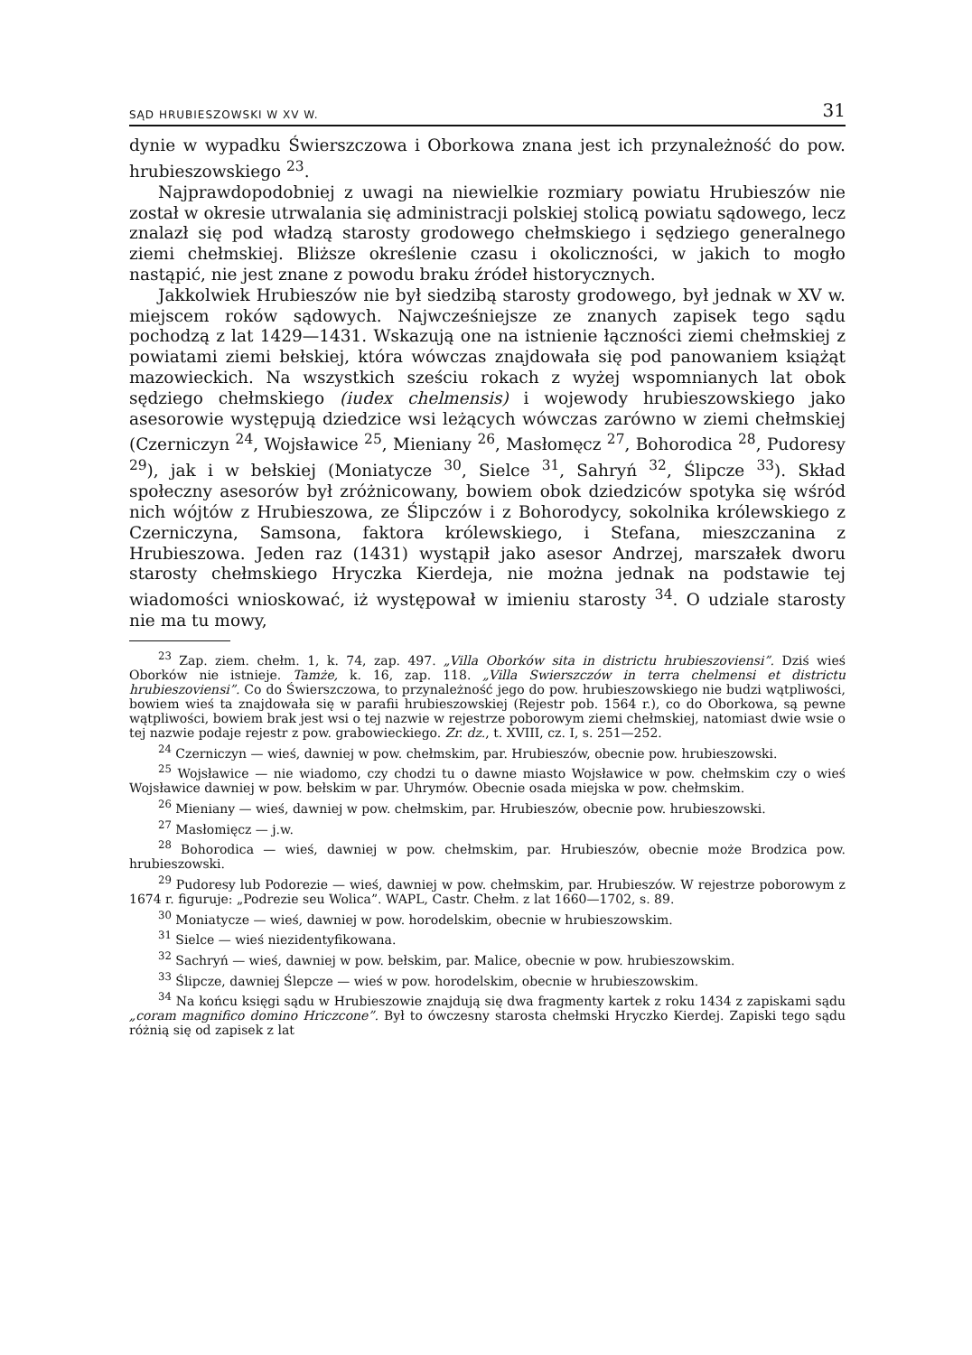SĄD HRUBIESZOWSKI W XV W. 31
dynie w wypadku Świerszczowa i Oborkowa znana jest ich przynależność do pow. hrubieszowskiego <sup>23</sup>.
Najprawdopodobniej z uwagi na niewielkie rozmiary powiatu Hrubieszów nie został w okresie utrwalania się administracji polskiej stolicą powiatu sądowego, lecz znalazł się pod władzą starosty grodowego chełmskiego i sędziego generalnego ziemi chełmskiej. Bliższe określenie czasu i okoliczności, w jakich to mogło nastąpić, nie jest znane z powodu braku źródeł historycznych.
Jakkolwiek Hrubieszów nie był siedzibą starosty grodowego, był jednak w XV w. miejscem roków sądowych. Najwcześniejsze ze znanych zapisek tego sądu pochodzą z lat 1429—1431. Wskazują one na istnienie łączności ziemi chełmskiej z powiatami ziemi bełskiej, która wówczas znajdowała się pod panowaniem książąt mazowieckich. Na wszystkich sześciu rokach z wyżej wspomnianych lat obok sędziego chełmskiego (iudex chelmensis) i wojewody hrubieszowskiego jako asesorowie występują dziedzice wsi leżących wówczas zarówno w ziemi chełmskiej (Czerniczyn <sup>24</sup>, Wojsławice <sup>25</sup>, Mieniany <sup>26</sup>, Masłomęcz <sup>27</sup>, Bohorodica <sup>28</sup>, Pudoresy <sup>29</sup>), jak i w bełskiej (Moniatycze <sup>30</sup>, Sielce <sup>31</sup>, Sahryń <sup>32</sup>, Ślipcze <sup>33</sup>). Skład społeczny asesorów był zróżnicowany, bowiem obok dziedziców spotyka się wśród nich wójtów z Hrubieszowa, ze Ślipczów i z Bohorodycy, sokolnika królewskiego z Czerniczyna, Samsona, faktora królewskiego, i Stefana, mieszczanina z Hrubieszowa. Jeden raz (1431) wystąpił jako asesor Andrzej, marszałek dworu starosty chełmskiego Hryczka Kierdeja, nie można jednak na podstawie tej wiadomości wnioskować, iż występował w imieniu starosty <sup>34</sup>. O udziale starosty nie ma tu mowy,
<sup>23</sup> Zap. ziem. chełm. 1, k. 74, zap. 497. „Villa Oborków sita in districtu hrubieszoviensi”. Dziś wieś Oborków nie istnieje. Tamże, k. 16, zap. 118. „Villa Swierszczów in terra chelmensi et districtu hrubieszoviensi”. Co do Świerszczowa, to przynależność jego do pow. hrubieszowskiego nie budzi wątpliwości, bowiem wieś ta znajdowała się w parafii hrubieszowskiej (Rejestr pob. 1564 r.), co do Oborkowa, są pewne wątpliwości, bowiem brak jest wsi o tej nazwie w rejestrze poborowym ziemi chełmskiej, natomiast dwie wsie o tej nazwie podaje rejestr z pow. grabowieckiego. Zr. dz., t. XVIII, cz. I, s. 251—252.
<sup>24</sup> Czerniczyn — wieś, dawniej w pow. chełmskim, par. Hrubieszów, obecnie pow. hrubieszowski.
<sup>25</sup> Wojsławice — nie wiadomo, czy chodzi tu o dawne miasto Wojsławice w pow. chełmskim czy o wieś Wojsławice dawniej w pow. bełskim w par. Uhrymów. Obecnie osada miejska w pow. chełmskim.
<sup>26</sup> Mieniany — wieś, dawniej w pow. chełmskim, par. Hrubieszów, obecnie pow. hrubieszowski.
<sup>27</sup> Masłomięcz — j.w.
<sup>28</sup> Bohorodica — wieś, dawniej w pow. chełmskim, par. Hrubieszów, obecnie może Brodzica pow. hrubieszowski.
<sup>29</sup> Pudoresy lub Podorezie — wieś, dawniej w pow. chełmskim, par. Hrubieszów. W rejestrze poborowym z 1674 r. figuruje: „Podrezie seu Wolica”. WAPL, Castr. Chełm. z lat 1660—1702, s. 89.
<sup>30</sup> Moniatycze — wieś, dawniej w pow. horodelskim, obecnie w hrubieszowskim.
<sup>31</sup> Sielce — wieś niezidentyfikowana.
<sup>32</sup> Sachryń — wieś, dawniej w pow. bełskim, par. Malice, obecnie w pow. hrubieszowskim.
<sup>33</sup> Ślipcze, dawniej Ślepcze — wieś w pow. horodelskim, obecnie w hrubieszowskim.
<sup>34</sup> Na końcu księgi sądu w Hrubieszowie znajdują się dwa fragmenty kartek z roku 1434 z zapiskami sądu „coram magnifico domino Hriczcone”. Był to ówczesny starosta chełmski Hryczko Kierdej. Zapiski tego sądu różnią się od zapisek z lat